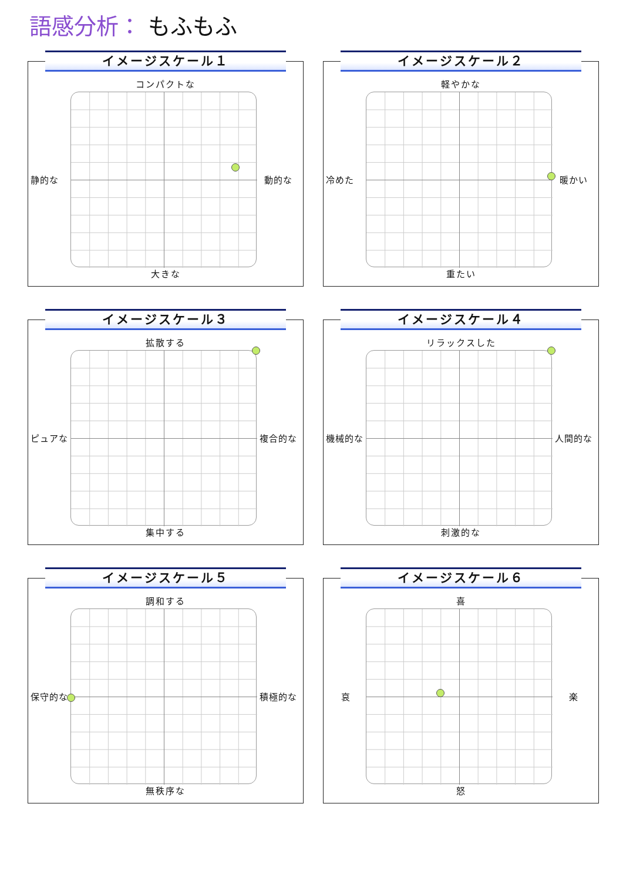語感分析： もふもふ
イメージスケール１
コンパクトな
静的な 動的な
大きな
イメージスケール２
軽やかな
冷めた 暖かい
重たい
イメージスケール３
拡散する
ピュアな 複合的な
集中する
イメージスケール４
リラックスした
機械的な 人間的な
刺激的な
イメージスケール５
調和する
保守的な 積極的な
無秩序な
イメージスケール６
喜
哀 楽
怒